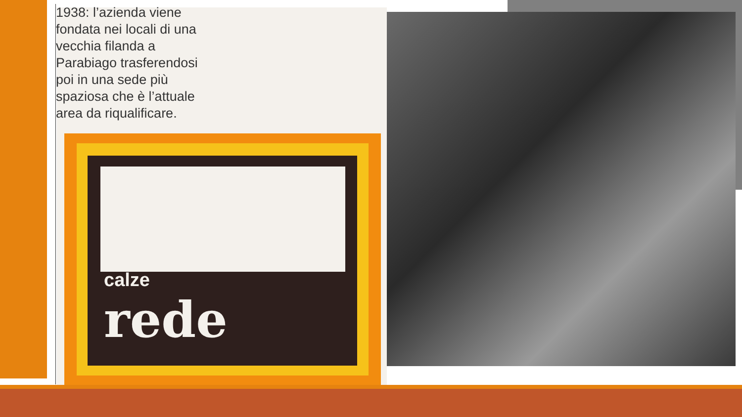calze
rede
1938: l’azienda viene fondata nei locali di una vecchia filanda a Parabiago trasferendosi poi in una sede più spaziosa che è l’attuale area da riqualificare.